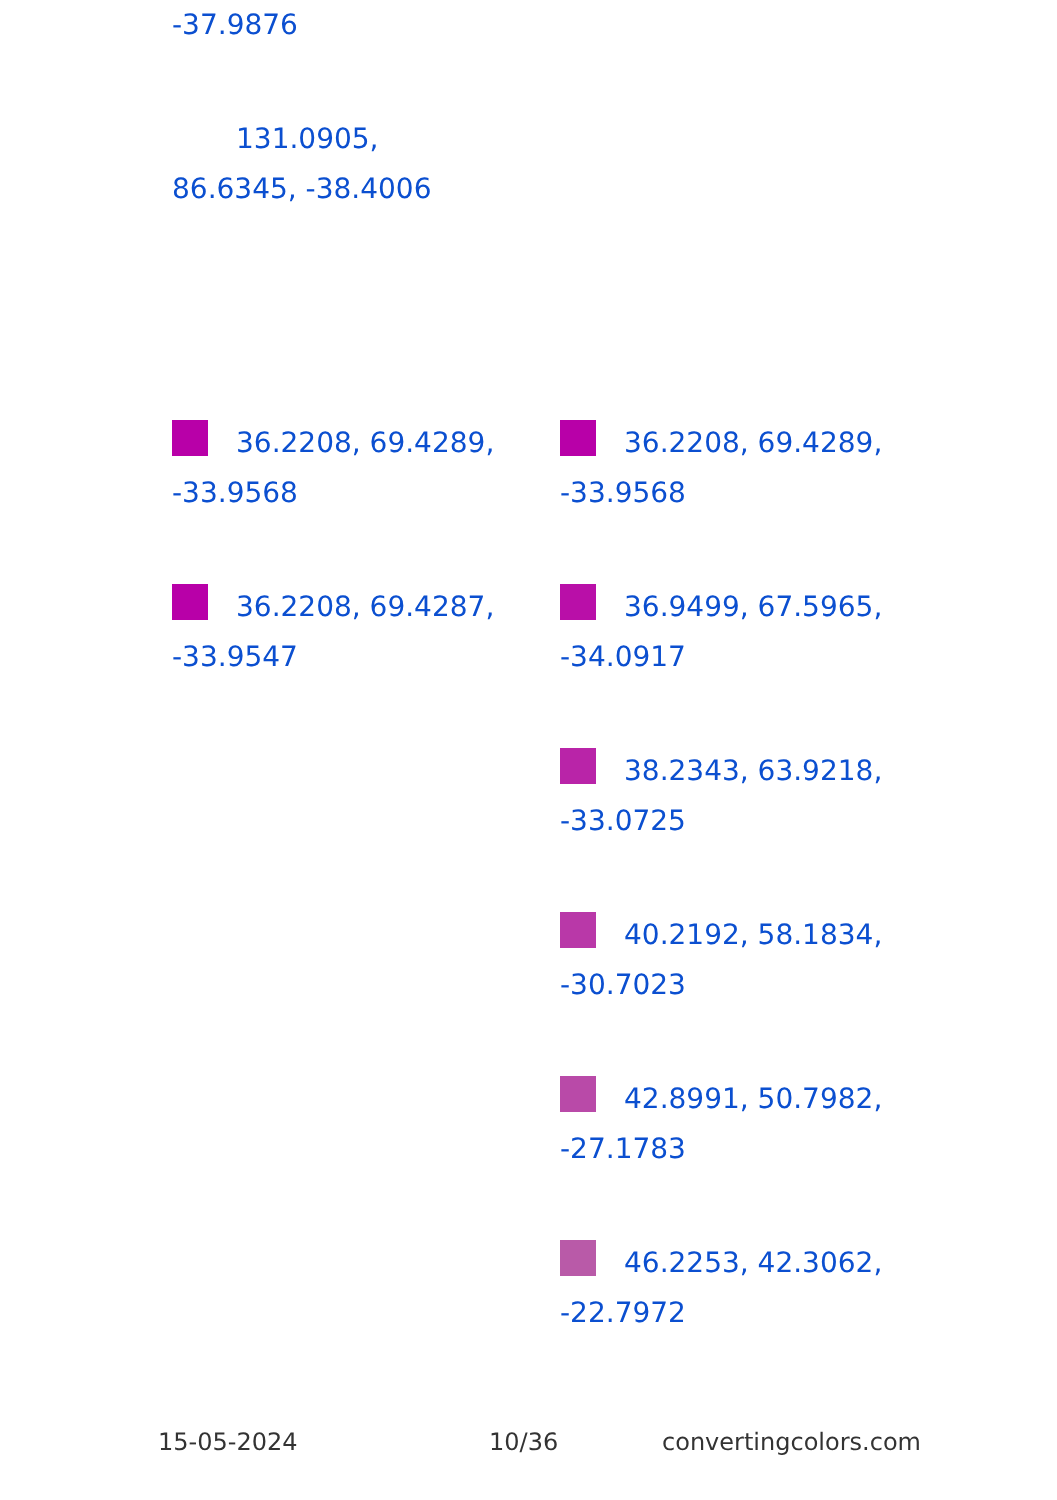-37.9876
131.0905, 86.6345, -38.4006
36.2208, 69.4289, -33.9568
36.2208, 69.4287, -33.9547
36.2208, 69.4289, -33.9568
36.9499, 67.5965, -34.0917
38.2343, 63.9218, -33.0725
40.2192, 58.1834, -30.7023
42.8991, 50.7982, -27.1783
46.2253, 42.3062, -22.7972
15-05-2024 10/36 convertingcolors.com